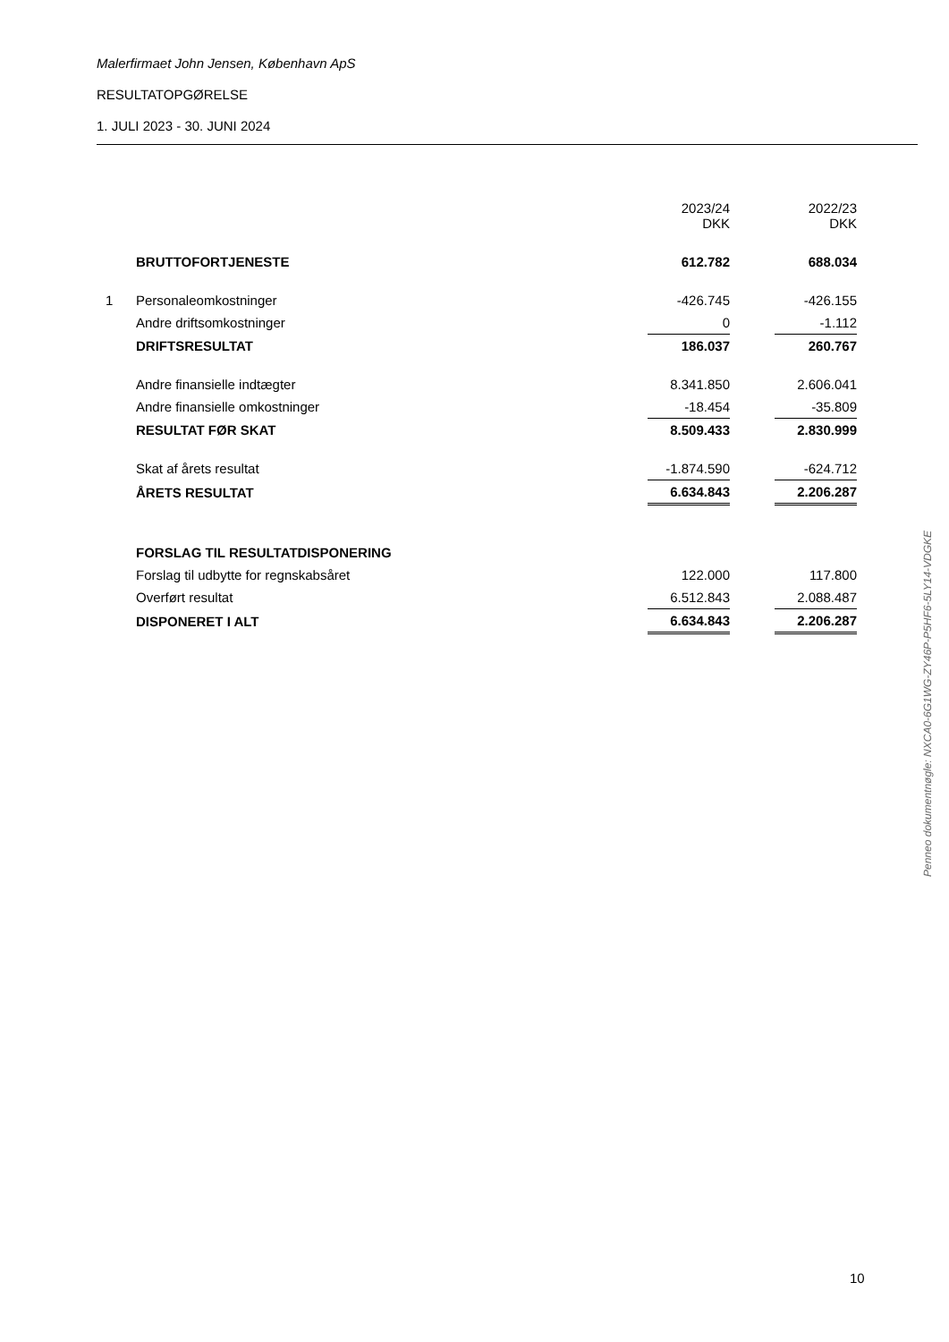Malerfirmaet John Jensen, København ApS
RESULTATOPGØRELSE
1. JULI 2023 - 30. JUNI 2024
| | | 2023/24 DKK | | 2022/23 DKK |
| --- | --- | --- | --- | --- |
| | BRUTTOFORTJENESTE | 612.782 | | 688.034 |
| 1 | Personaleomkostninger | -426.745 | | -426.155 |
| | Andre driftsomkostninger | 0 | | -1.112 |
| | DRIFTSRESULTAT | 186.037 | | 260.767 |
| | Andre finansielle indtægter | 8.341.850 | | 2.606.041 |
| | Andre finansielle omkostninger | -18.454 | | -35.809 |
| | RESULTAT FØR SKAT | 8.509.433 | | 2.830.999 |
| | Skat af årets resultat | -1.874.590 | | -624.712 |
| | ÅRETS RESULTAT | 6.634.843 | | 2.206.287 |
| | FORSLAG TIL RESULTATDISPONERING | | | |
| | Forslag til udbytte for regnskabsåret | 122.000 | | 117.800 |
| | Overført resultat | 6.512.843 | | 2.088.487 |
| | DISPONERET I ALT | 6.634.843 | | 2.206.287 |
Penneo dokumentnøgle: NXCA0-6G1WG-ZY46P-P5HF6-5LY14-VDGKE
10